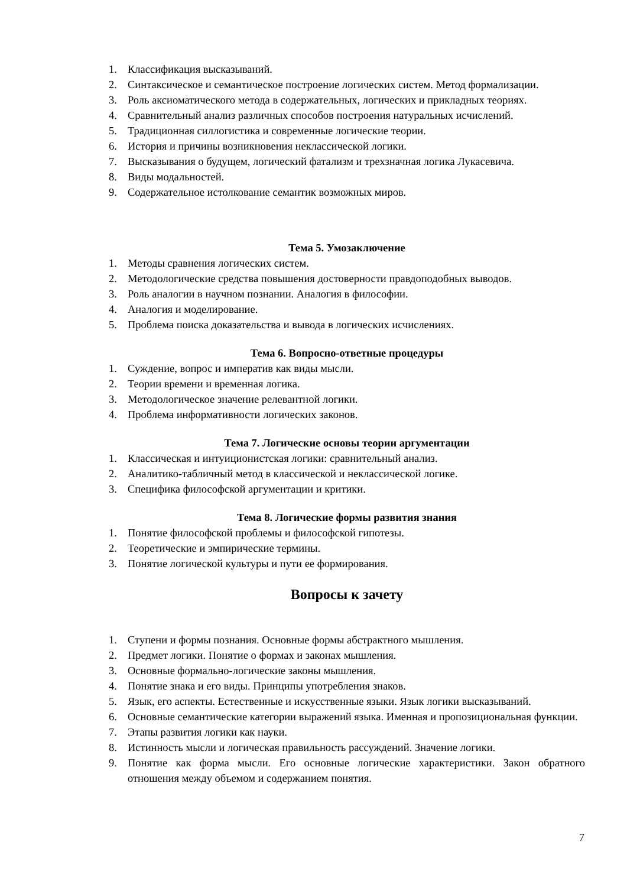1. Классификация высказываний.
2. Синтаксическое и семантическое построение логических систем. Метод формализации.
3. Роль аксиоматического метода в содержательных, логических и прикладных теориях.
4. Сравнительный анализ различных способов построения натуральных исчислений.
5. Традиционная силлогистика и современные логические теории.
6. История и причины возникновения неклассической логики.
7. Высказывания о будущем, логический фатализм и трехзначная логика Лукасевича.
8. Виды модальностей.
9. Содержательное истолкование семантик возможных миров.
Тема 5. Умозаключение
1. Методы сравнения логических систем.
2. Методологические средства повышения достоверности правдоподобных выводов.
3. Роль аналогии в научном познании. Аналогия в философии.
4. Аналогия и моделирование.
5. Проблема поиска доказательства и вывода в логических исчислениях.
Тема 6. Вопросно-ответные процедуры
1. Суждение, вопрос и императив как виды мысли.
2. Теории времени и временная логика.
3. Методологическое значение релевантной логики.
4. Проблема информативности логических законов.
Тема 7. Логические основы теории аргументации
1. Классическая и интуиционистская логики: сравнительный анализ.
2. Аналитико-табличный метод в классической и неклассической логике.
3. Специфика философской аргументации и критики.
Тема 8. Логические формы развития знания
1. Понятие философской проблемы и философской гипотезы.
2. Теоретические и эмпирические термины.
3. Понятие логической культуры и пути ее формирования.
Вопросы к зачету
1. Ступени и формы познания. Основные формы абстрактного мышления.
2. Предмет логики. Понятие о формах и законах мышления.
3. Основные формально-логические законы мышления.
4. Понятие знака и его виды. Принципы употребления знаков.
5. Язык, его аспекты. Естественные и искусственные языки. Язык логики высказываний.
6. Основные семантические категории выражений языка. Именная и пропозициональная функции.
7. Этапы развития логики как науки.
8. Истинность мысли и логическая правильность рассуждений. Значение логики.
9. Понятие как форма мысли. Его основные логические характеристики. Закон обратного отношения между объемом и содержанием понятия.
7